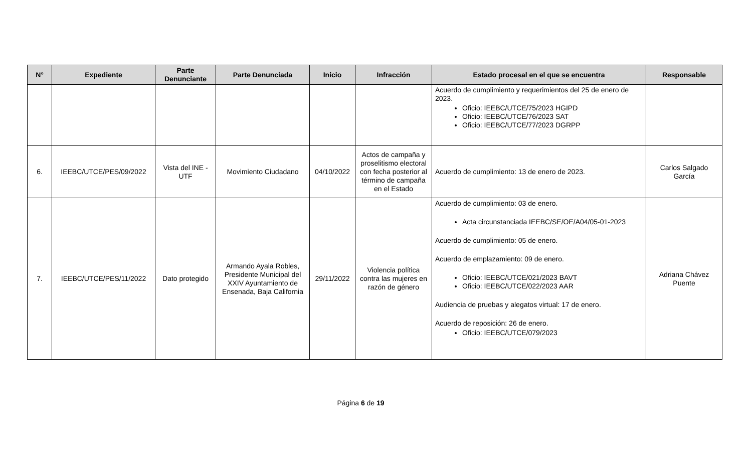| N° | Expediente | Parte Denunciante | Parte Denunciada | Inicio | Infracción | Estado procesal en el que se encuentra | Responsable |
| --- | --- | --- | --- | --- | --- | --- | --- |
| | | | | | | Acuerdo de cumplimiento y requerimientos del 25 de enero de 2023. Oficio: IEEBC/UTCE/75/2023 HGIPD Oficio: IEEBC/UTCE/76/2023 SAT Oficio: IEEBC/UTCE/77/2023 DGRPP | |
| 6. | IEEBC/UTCE/PES/09/2022 | Vista del INE - UTF | Movimiento Ciudadano | 04/10/2022 | Actos de campaña y proselitismo electoral con fecha posterior al término de campaña en el Estado | Acuerdo de cumplimiento: 13 de enero de 2023. | Carlos Salgado García |
| 7. | IEEBC/UTCE/PES/11/2022 | Dato protegido | Armando Ayala Robles, Presidente Municipal del XXIV Ayuntamiento de Ensenada, Baja California | 29/11/2022 | Violencia política contra las mujeres en razón de género | Acuerdo de cumplimiento: 03 de enero. Acta circunstanciada IEEBC/SE/OE/A04/05-01-2023 Acuerdo de cumplimiento: 05 de enero. Acuerdo de emplazamiento: 09 de enero. Oficio: IEEBC/UTCE/021/2023 BAVT Oficio: IEEBC/UTCE/022/2023 AAR Audiencia de pruebas y alegatos virtual: 17 de enero. Acuerdo de reposición: 26 de enero. Oficio: IEEBC/UTCE/079/2023 | Adriana Chávez Puente |
Página 6 de 19